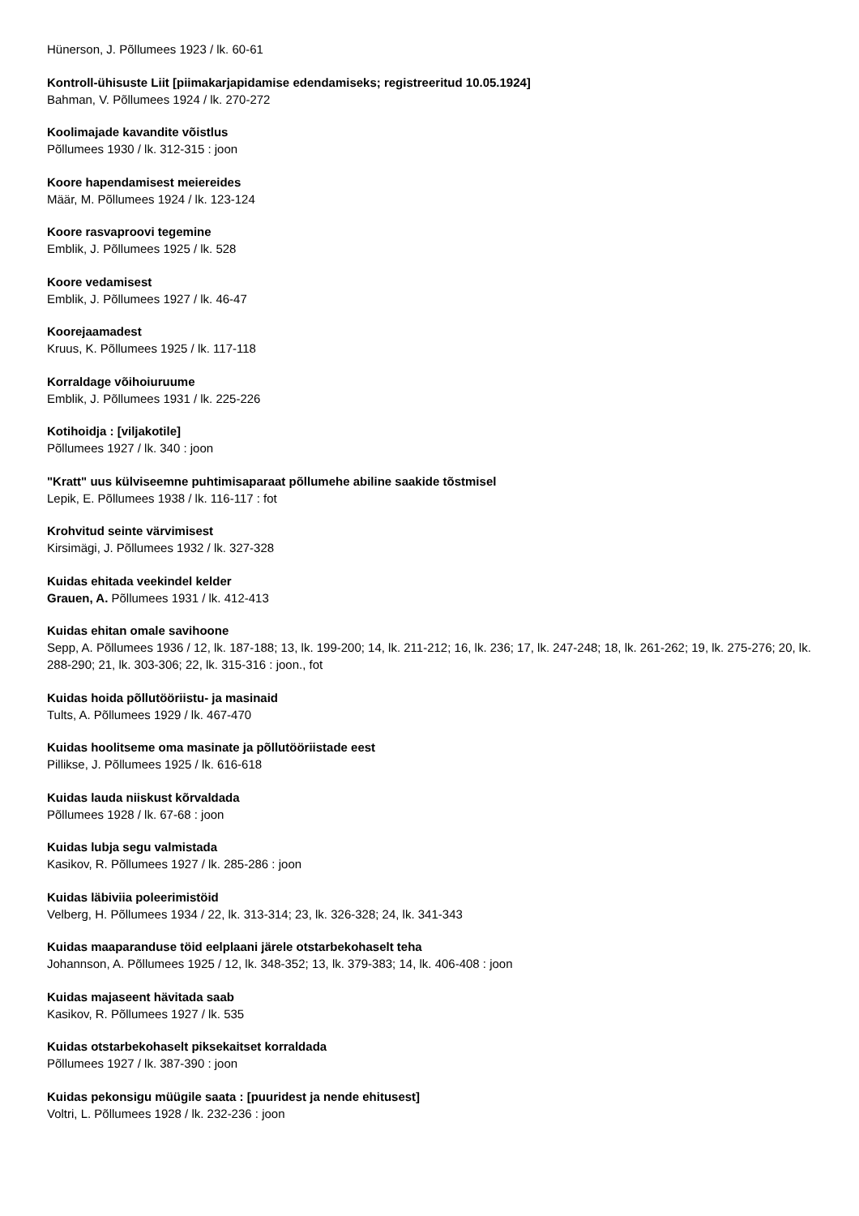Hünerson, J. Põllumees 1923 / lk. 60-61
Kontroll-ühisuste Liit [piimakarjapidamise edendamiseks; registreeritud 10.05.1924]
Bahman, V. Põllumees 1924 / lk. 270-272
Koolimajade kavandite võistlus
Põllumees 1930 / lk. 312-315 : joon
Koore hapendamisest meiereides
Määr, M. Põllumees 1924 / lk. 123-124
Koore rasvaproovi tegemine
Emblik, J. Põllumees 1925 / lk. 528
Koore vedamisest
Emblik, J. Põllumees 1927 / lk. 46-47
Koorejaamadest
Kruus, K. Põllumees 1925 / lk. 117-118
Korraldage võihoiuruume
Emblik, J. Põllumees 1931 / lk. 225-226
Kotihoidja : [viljakotile]
Põllumees 1927 / lk. 340 : joon
"Kratt" uus külviseemne puhtimisaparaat põllumehe abiline saakide tõstmisel
Lepik, E. Põllumees 1938 / lk. 116-117 : fot
Krohvitud seinte värvimisest
Kirsimägi, J. Põllumees 1932 / lk. 327-328
Kuidas ehitada veekindel kelder
Grauen, A. Põllumees 1931 / lk. 412-413
Kuidas ehitan omale savihoone
Sepp, A. Põllumees 1936 / 12, lk. 187-188; 13, lk. 199-200; 14, lk. 211-212; 16, lk. 236; 17, lk. 247-248; 18, lk. 261-262; 19, lk. 275-276; 20, lk. 288-290; 21, lk. 303-306; 22, lk. 315-316 : joon., fot
Kuidas hoida põllutööriistu- ja masinaid
Tults, A. Põllumees 1929 / lk. 467-470
Kuidas hoolitseme oma masinate ja põllutööriistade eest
Pillikse, J. Põllumees 1925 / lk. 616-618
Kuidas lauda niiskust kõrvaldada
Põllumees 1928 / lk. 67-68 : joon
Kuidas lubja segu valmistada
Kasikov, R. Põllumees 1927 / lk. 285-286 : joon
Kuidas läbiviia poleerimistöid
Velberg, H. Põllumees 1934 / 22, lk. 313-314; 23, lk. 326-328; 24, lk. 341-343
Kuidas maaparanduse töid eelplaani järele otstarbekohaselt teha
Johannson, A. Põllumees 1925 / 12, lk. 348-352; 13, lk. 379-383; 14, lk. 406-408 : joon
Kuidas majaseent hävitada saab
Kasikov, R. Põllumees 1927 / lk. 535
Kuidas otstarbekohaselt piksekaitset korraldada
Põllumees 1927 / lk. 387-390 : joon
Kuidas pekonsigu müügile saata : [puuridest ja nende ehitusest]
Voltri, L. Põllumees 1928 / lk. 232-236 : joon